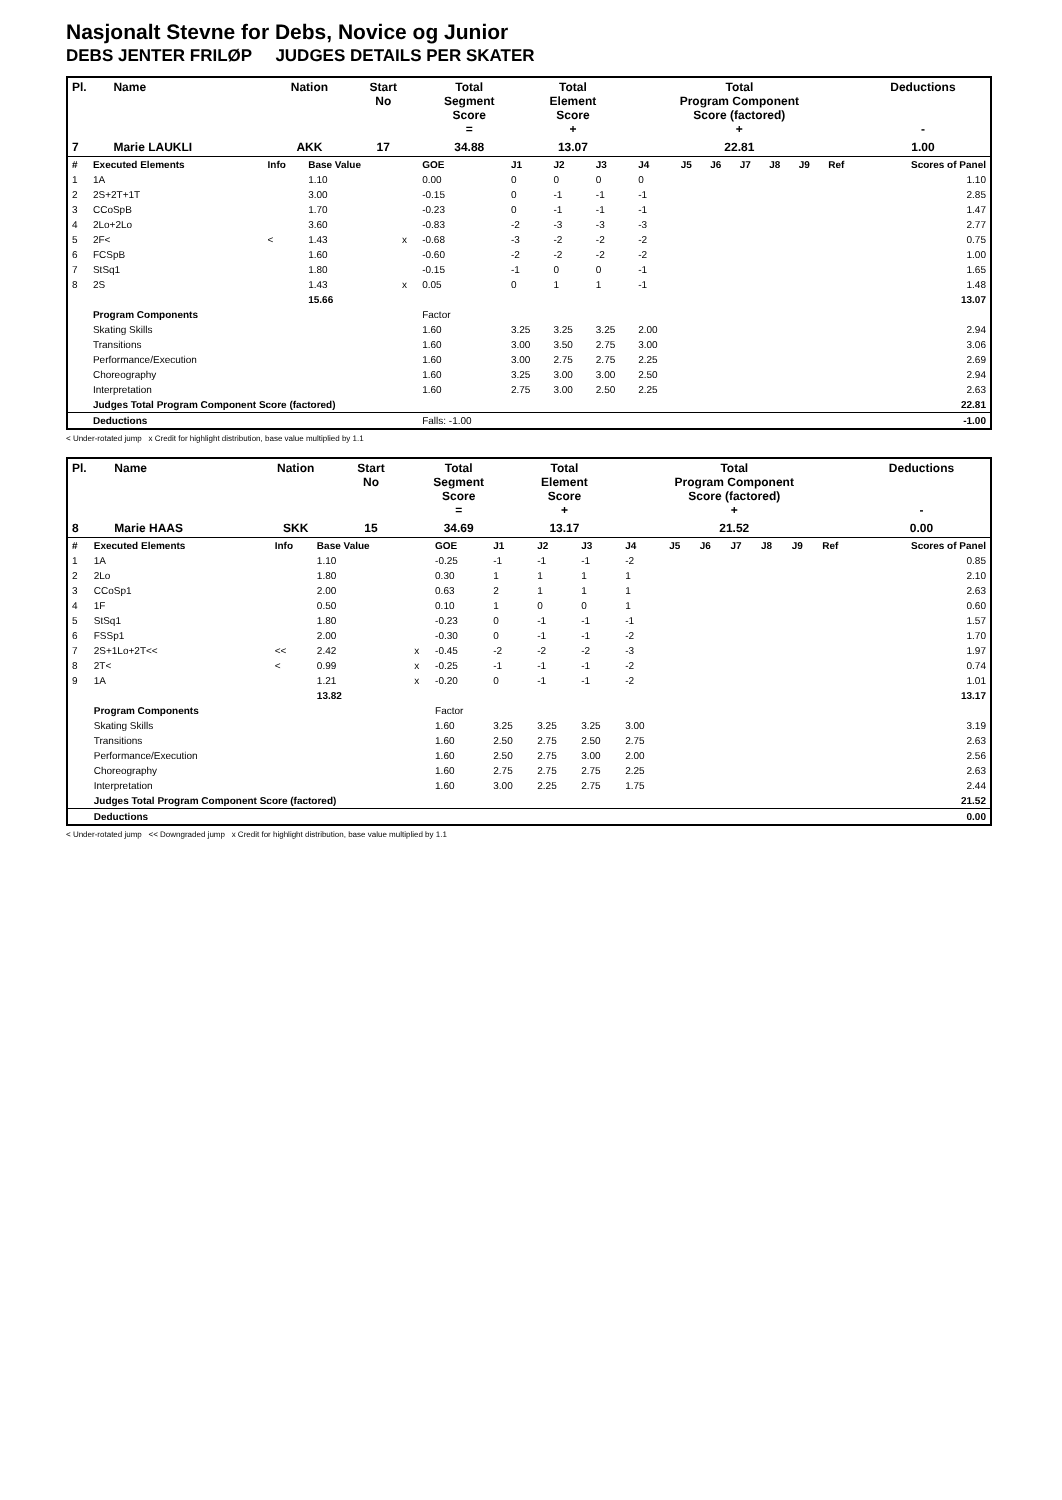Nasjonalt Stevne for Debs, Novice og Junior
DEBS JENTER FRILØP JUDGES DETAILS PER SKATER
| Pl. | Name | Nation | Start No | Total Segment Score = | Total Element Score + | Total Program Component Score (factored) + | Deductions - |
| --- | --- | --- | --- | --- | --- | --- | --- |
| 7 | Marie LAUKLI | AKK | 17 | 34.88 | 13.07 | 22.81 | 1.00 |
| # | Executed Elements | Info | Base Value | | GOE | J1 | J2 | J3 | J4 | J5 | J6 | J7 | J8 | J9 | Ref | Scores of Panel |
| 1 | 1A | | 1.10 | | 0.00 | 0 | 0 | 0 | 0 | | | | | | | 1.10 |
| 2 | 2S+2T+1T | | 3.00 | | -0.15 | 0 | -1 | -1 | -1 | | | | | | | 2.85 |
| 3 | CCoSpB | | 1.70 | | -0.23 | 0 | -1 | -1 | -1 | | | | | | | 1.47 |
| 4 | 2Lo+2Lo | | 3.60 | | -0.83 | -2 | -3 | -3 | -3 | | | | | | | 2.77 |
| 5 | 2F< | < | 1.43 | x | -0.68 | -3 | -2 | -2 | -2 | | | | | | | 0.75 |
| 6 | FCSpB | | 1.60 | | -0.60 | -2 | -2 | -2 | -2 | | | | | | | 1.00 |
| 7 | StSq1 | | 1.80 | | -0.15 | -1 | 0 | 0 | -1 | | | | | | | 1.65 |
| 8 | 2S | | 1.43 | x | 0.05 | 0 | 1 | 1 | -1 | | | | | | | 1.48 |
| | | | 15.66 | | | | | | | | | | | | | 13.07 |
| | Program Components | | | | Factor | | | | | | | | | | | |
| | Skating Skills | | | | 1.60 | 3.25 | 3.25 | 3.25 | 2.00 | | | | | | | 2.94 |
| | Transitions | | | | 1.60 | 3.00 | 3.50 | 2.75 | 3.00 | | | | | | | 3.06 |
| | Performance/Execution | | | | 1.60 | 3.00 | 2.75 | 2.75 | 2.25 | | | | | | | 2.69 |
| | Choreography | | | | 1.60 | 3.25 | 3.00 | 3.00 | 2.50 | | | | | | | 2.94 |
| | Interpretation | | | | 1.60 | 2.75 | 3.00 | 2.50 | 2.25 | | | | | | | 2.63 |
| | Judges Total Program Component Score (factored) | | | | | | | | | | | | | | | 22.81 |
| | Deductions | | | | Falls: -1.00 | | | | | | | | | | | -1.00 |
< Under-rotated jump x Credit for highlight distribution, base value multiplied by 1.1
| Pl. | Name | Nation | Start No | Total Segment Score = | Total Element Score + | Total Program Component Score (factored) + | Deductions - |
| --- | --- | --- | --- | --- | --- | --- | --- |
| 8 | Marie HAAS | SKK | 15 | 34.69 | 13.17 | 21.52 | 0.00 |
| # | Executed Elements | Info | Base Value | | GOE | J1 | J2 | J3 | J4 | J5 | J6 | J7 | J8 | J9 | Ref | Scores of Panel |
| 1 | 1A | | 1.10 | | -0.25 | -1 | -1 | -1 | -2 | | | | | | | 0.85 |
| 2 | 2Lo | | 1.80 | | 0.30 | 1 | 1 | 1 | 1 | | | | | | | 2.10 |
| 3 | CCoSp1 | | 2.00 | | 0.63 | 2 | 1 | 1 | 1 | | | | | | | 2.63 |
| 4 | 1F | | 0.50 | | 0.10 | 1 | 0 | 0 | 1 | | | | | | | 0.60 |
| 5 | StSq1 | | 1.80 | | -0.23 | 0 | -1 | -1 | -1 | | | | | | | 1.57 |
| 6 | FSSp1 | | 2.00 | | -0.30 | 0 | -1 | -1 | -2 | | | | | | | 1.70 |
| 7 | 2S+1Lo+2T<< | << | 2.42 | x | -0.45 | -2 | -2 | -2 | -3 | | | | | | | 1.97 |
| 8 | 2T< | < | 0.99 | x | -0.25 | -1 | -1 | -1 | -2 | | | | | | | 0.74 |
| 9 | 1A | | 1.21 | x | -0.20 | 0 | -1 | -1 | -2 | | | | | | | 1.01 |
| | | | 13.82 | | | | | | | | | | | | | 13.17 |
| | Program Components | | | | Factor | | | | | | | | | | | |
| | Skating Skills | | | | 1.60 | 3.25 | 3.25 | 3.25 | 3.00 | | | | | | | 3.19 |
| | Transitions | | | | 1.60 | 2.50 | 2.75 | 2.50 | 2.75 | | | | | | | 2.63 |
| | Performance/Execution | | | | 1.60 | 2.50 | 2.75 | 3.00 | 2.00 | | | | | | | 2.56 |
| | Choreography | | | | 1.60 | 2.75 | 2.75 | 2.75 | 2.25 | | | | | | | 2.63 |
| | Interpretation | | | | 1.60 | 3.00 | 2.25 | 2.75 | 1.75 | | | | | | | 2.44 |
| | Judges Total Program Component Score (factored) | | | | | | | | | | | | | | | 21.52 |
| | Deductions | | | | | | | | | | | | | | | 0.00 |
< Under-rotated jump << Downgraded jump x Credit for highlight distribution, base value multiplied by 1.1